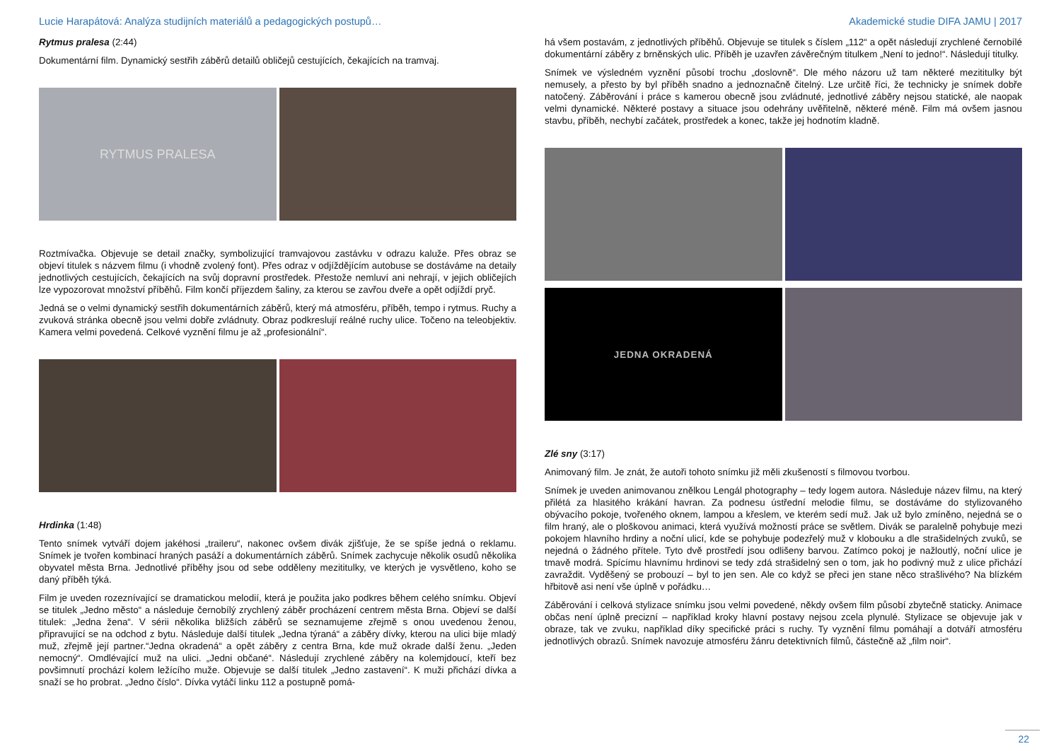Lucie Harapátová: Analýza studijních materiálů a pedagogických postupů… Akademické studie DIFA JAMU | 2017
Rytmus pralesa (2:44)
Dokumentární film. Dynamický sestřih záběrů detailů obličejů cestujících, čekajících na tramvaj.
RYTMUS PRALESA
Roztmívačka. Objevuje se detail značky, symbolizující tramvajovou zastávku v odrazu kaluže. Přes obraz se objeví titulek s názvem filmu (i vhodně zvolený font). Přes odraz v odjíždějícím autobuse se dostáváme na detaily jednotlivých cestujících, čekajících na svůj dopravní prostředek. Přestože nemluví ani nehrají, v jejich obličejích lze vypozorovat množství příběhů. Film končí příjezdem šaliny, za kterou se zavřou dveře a opět odjíždí pryč.
Jedná se o velmi dynamický sestřih dokumentárních záběrů, který má atmosféru, příběh, tempo i rytmus. Ruchy a zvuková stránka obecně jsou velmi dobře zvládnuty. Obraz podkreslují reálné ruchy ulice. Točeno na teleobjektiv. Kamera velmi povedená. Celkové vyznění filmu je až „profesionální“.
Hrdinka (1:48)
Tento snímek vytváří dojem jakéhosi „traileru“, nakonec ovšem divák zjišťuje, že se spíše jedná o reklamu. Snímek je tvořen kombinací hraných pasáží a dokumentárních záběrů. Snímek zachycuje několik osudů několika obyvatel města Brna. Jednotlivé příběhy jsou od sebe odděleny mezititulky, ve kterých je vysvětleno, koho se daný příběh týká.
Film je uveden rozeznívající se dramatickou melodií, která je použita jako podkres během celého snímku. Objeví se titulek „Jedno město“ a následuje černobílý zrychlený záběr procházení centrem města Brna. Objeví se další titulek: „Jedna žena“. V sérii několika bližších záběrů se seznamujeme zřejmě s onou uvedenou ženou, připravující se na odchod z bytu. Následuje další titulek „Jedna týraná“ a záběry dívky, kterou na ulici bije mladý muž, zřejmě její partner.“Jedna okradená“ a opět záběry z centra Brna, kde muž okrade další ženu. „Jeden nemocný“. Omdlévající muž na ulici. „Jedni občané“. Následují zrychlené záběry na kolemjdoucí, kteří bez povšimnutí prochází kolem ležícího muže. Objevuje se další titulek „Jedno zastavení“. K muži přichází dívka a snaží se ho probrat. „Jedno číslo“. Dívka vytáčí linku 112 a postupně pomá-
há všem postavám, z jednotlivých příběhů. Objevuje se titulek s číslem „112“ a opět následují zrychlené černobílé dokumentární záběry z brněnských ulic. Příběh je uzavřen závěrečným titulkem „Není to jedno!“. Následují titulky.
Snímek ve výsledném vyznění působí trochu „doslovně“. Dle mého názoru už tam některé mezititulky být nemusely, a přesto by byl příběh snadno a jednoznačně čitelný. Lze určitě říci, že technicky je snímek dobře natočený. Záběrování i práce s kamerou obecně jsou zvládnuté, jednotlivé záběry nejsou statické, ale naopak velmi dynamické. Některé postavy a situace jsou odehrány uvěřitelně, některé méně. Film má ovšem jasnou stavbu, příběh, nechybí začátek, prostředek a konec, takže jej hodnotím kladně.
JEDNA OKRADENÁ
Zlé sny (3:17)
Animovaný film. Je znát, že autoři tohoto snímku již měli zkušeností s filmovou tvorbou.
Snímek je uveden animovanou znělkou Lengál photography – tedy logem autora. Následuje název filmu, na který přilétá za hlasitého krákání havran. Za podnesu ústřední melodie filmu, se dostáváme do stylizovaného obývacího pokoje, tvořeného oknem, lampou a křeslem, ve kterém sedí muž. Jak už bylo zmíněno, nejedná se o film hraný, ale o ploškovou animaci, která využívá možností práce se světlem. Divák se paralelně pohybuje mezi pokojem hlavního hrdiny a noční ulicí, kde se pohybuje podezřelý muž v klobouku a dle strašidelných zvuků, se nejedná o žádného přítele. Tyto dvě prostředí jsou odlišeny barvou. Zatímco pokoj je nažloutlý, noční ulice je tmavě modrá. Spícímu hlavnímu hrdinovi se tedy zdá strašidelný sen o tom, jak ho podivný muž z ulice přichází zavraždit. Vyděšený se probouzí – byl to jen sen. Ale co když se přeci jen stane něco strašlivého? Na blízkém hřbitově asi není vše úplně v pořádku…
Záběrování i celková stylizace snímku jsou velmi povedené, někdy ovšem film působí zbytečně staticky. Animace občas není úplně precizní – například kroky hlavní postavy nejsou zcela plynulé. Stylizace se objevuje jak v obraze, tak ve zvuku, například díky specifické práci s ruchy. Ty vyznění filmu pomáhají a dotváří atmosféru jednotlivých obrazů. Snímek navozuje atmosféru žánru detektivních filmů, částečně až „film noir“.
22